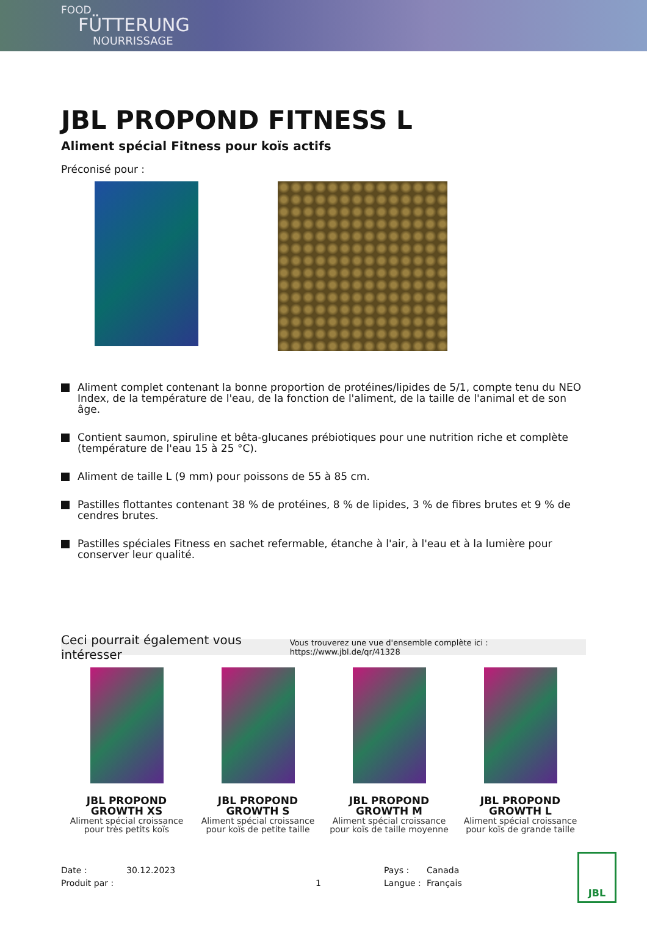FOOD
FÜTTERUNG
NOURRISSAGE
JBL PROPOND FITNESS L
Aliment spécial Fitness pour koïs actifs
Préconisé pour :
Aliment complet contenant la bonne proportion de protéines/lipides de 5/1, compte tenu du NEO Index, de la température de l'eau, de la fonction de l'aliment, de la taille de l'animal et de son âge.
Contient saumon, spiruline et bêta-glucanes prébiotiques pour une nutrition riche et complète (température de l'eau 15 à 25 °C).
Aliment de taille L (9 mm) pour poissons de 55 à 85 cm.
Pastilles flottantes contenant 38 % de protéines, 8 % de lipides, 3 % de fibres brutes et 9 % de cendres brutes.
Pastilles spéciales Fitness en sachet refermable, étanche à l'air, à l'eau et à la lumière pour conserver leur qualité.
Ceci pourrait également vous intéresser Vous trouverez une vue d'ensemble complète ici : https://www.jbl.de/qr/41328
JBL PROPOND GROWTH XS
Aliment spécial croissance pour très petits koïs
JBL PROPOND GROWTH S
Aliment spécial croissance pour koïs de petite taille
JBL PROPOND GROWTH M
Aliment spécial croissance pour koïs de taille moyenne
JBL PROPOND GROWTH L
Aliment spécial croissance pour koïs de grande taille
Date :
Produit par :
30.12.2023
1 Pays :
Langue :
Canada
Français
JBL